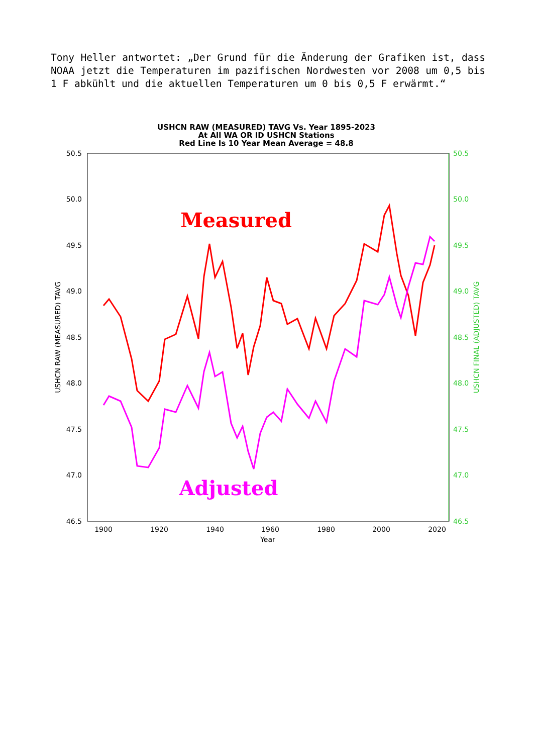Tony Heller antwortet: „Der Grund für die Änderung der Grafiken ist, dass NOAA jetzt die Temperaturen im pazifischen Nordwesten vor 2008 um 0,5 bis 1 F abkühlt und die aktuellen Temperaturen um 0 bis 0,5 F erwärmt.“
USHCN RAW (MEASURED) TAVG Vs. Year 1895-2023
At All WA OR ID USHCN Stations
Red Line Is 10 Year Mean Average = 48.8
50.5
50.0
49.5
49.0
48.5
48.0
47.5
47.0
46.5
50.5
50.0
49.5
49.0
48.5
48.0
47.5
47.0
46.5
1900
1920
1940
1960
1980
2000
2020
Year
USHCN RAW (MEASURED) TAVG
USHCN FINAL (ADJUSTED) TAVG
Measured
Adjusted